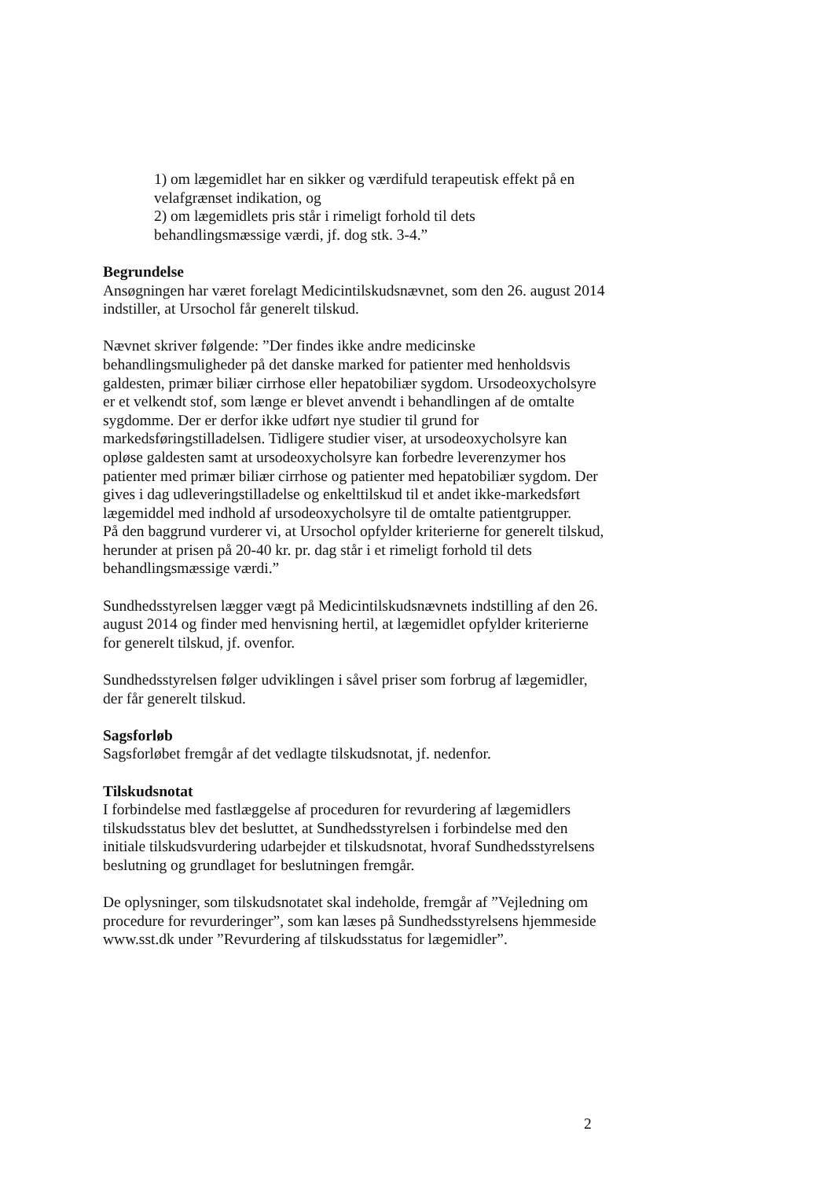1) om lægemidlet har en sikker og værdifuld terapeutisk effekt på en velafgrænset indikation, og
2) om lægemidlets pris står i rimeligt forhold til dets behandlingsmæssige værdi, jf. dog stk. 3-4.”
Begrundelse
Ansøgningen har været forelagt Medicintilskudsnævnet, som den 26. august 2014 indstiller, at Ursochol får generelt tilskud.
Nævnet skriver følgende: ”Der findes ikke andre medicinske behandlingsmuligheder på det danske marked for patienter med henholdsvis galdesten, primær biliær cirrhose eller hepatobiliær sygdom. Ursodeoxycholsyre er et velkendt stof, som længe er blevet anvendt i behandlingen af de omtalte sygdomme. Der er derfor ikke udført nye studier til grund for markedsføringstilladelsen. Tidligere studier viser, at ursodeoxycholsyre kan opløse galdesten samt at ursodeoxycholsyre kan forbedre leverenzymer hos patienter med primær biliær cirrhose og patienter med hepatobiliær sygdom. Der gives i dag udleveringstilladelse og enkelttilskud til et andet ikke-markedsført lægemiddel med indhold af ursodeoxycholsyre til de omtalte patientgrupper.
På den baggrund vurderer vi, at Ursochol opfylder kriterierne for generelt tilskud, herunder at prisen på 20-40 kr. pr. dag står i et rimeligt forhold til dets behandlingsmæssige værdi.”
Sundhedsstyrelsen lægger vægt på Medicintilskudsnævnets indstilling af den 26. august 2014 og finder med henvisning hertil, at lægemidlet opfylder kriterierne for generelt tilskud, jf. ovenfor.
Sundhedsstyrelsen følger udviklingen i såvel priser som forbrug af lægemidler, der får generelt tilskud.
Sagsforløb
Sagsforløbet fremgår af det vedlagte tilskudsnotat, jf. nedenfor.
Tilskudsnotat
I forbindelse med fastlæggelse af proceduren for revurdering af lægemidlers tilskudsstatus blev det besluttet, at Sundhedsstyrelsen i forbindelse med den initiale tilskudsvurdering udarbejder et tilskudsnotat, hvoraf Sundhedsstyrelsens beslutning og grundlaget for beslutningen fremgår.
De oplysninger, som tilskudsnotatet skal indeholde, fremgår af ”Vejledning om procedure for revurderinger”, som kan læses på Sundhedsstyrelsens hjemmeside www.sst.dk under ”Revurdering af tilskudsstatus for lægemidler”.
2